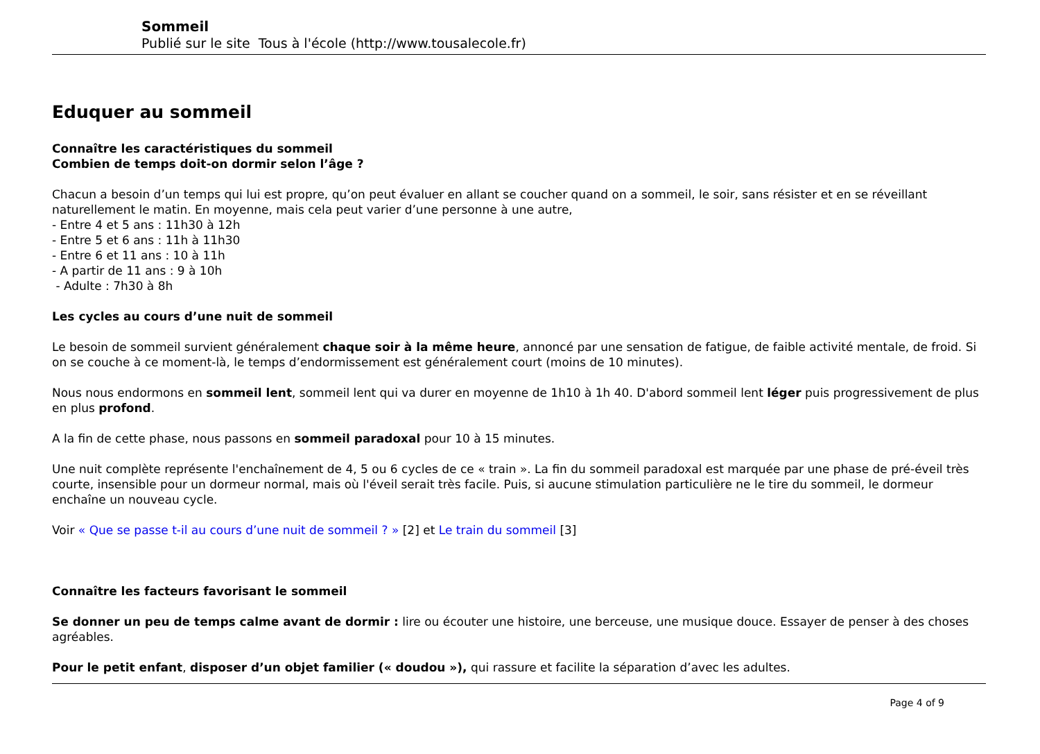Sommeil
Publié sur le site Tous à l'école (http://www.tousalecole.fr)
Eduquer au sommeil
Connaître les caractéristiques du sommeil
Combien de temps doit-on dormir selon l’âge ?
Chacun a besoin d’un temps qui lui est propre, qu’on peut évaluer en allant se coucher quand on a sommeil, le soir, sans résister et en se réveillant naturellement le matin. En moyenne, mais cela peut varier d’une personne à une autre,
- Entre 4 et 5 ans : 11h30 à 12h
- Entre 5 et 6 ans : 11h à 11h30
- Entre 6 et 11 ans : 10 à 11h
- A partir de 11 ans : 9 à 10h
- Adulte : 7h30 à 8h
Les cycles au cours d’une nuit de sommeil
Le besoin de sommeil survient généralement chaque soir à la même heure, annoncé par une sensation de fatigue, de faible activité mentale, de froid. Si on se couche à ce moment-là, le temps d’endormissement est généralement court (moins de 10 minutes).
Nous nous endormons en sommeil lent, sommeil lent qui va durer en moyenne de 1h10 à 1h 40. D'abord sommeil lent léger puis progressivement de plus en plus profond.
A la fin de cette phase, nous passons en sommeil paradoxal pour 10 à 15 minutes.
Une nuit complète représente l'enchaînement de 4, 5 ou 6 cycles de ce « train ». La fin du sommeil paradoxal est marquée par une phase de pré-éveil très courte, insensible pour un dormeur normal, mais où l'éveil serait très facile. Puis, si aucune stimulation particulière ne le tire du sommeil, le dormeur enchaîne un nouveau cycle.
Voir « Que se passe t-il au cours d’une nuit de sommeil ? » [2] et Le train du sommeil [3]
Connaître les facteurs favorisant le sommeil
Se donner un peu de temps calme avant de dormir : lire ou écouter une histoire, une berceuse, une musique douce. Essayer de penser à des choses agréables.
Pour le petit enfant, disposer d’un objet familier (« doudou »), qui rassure et facilite la séparation d’avec les adultes.
Page 4 of 9